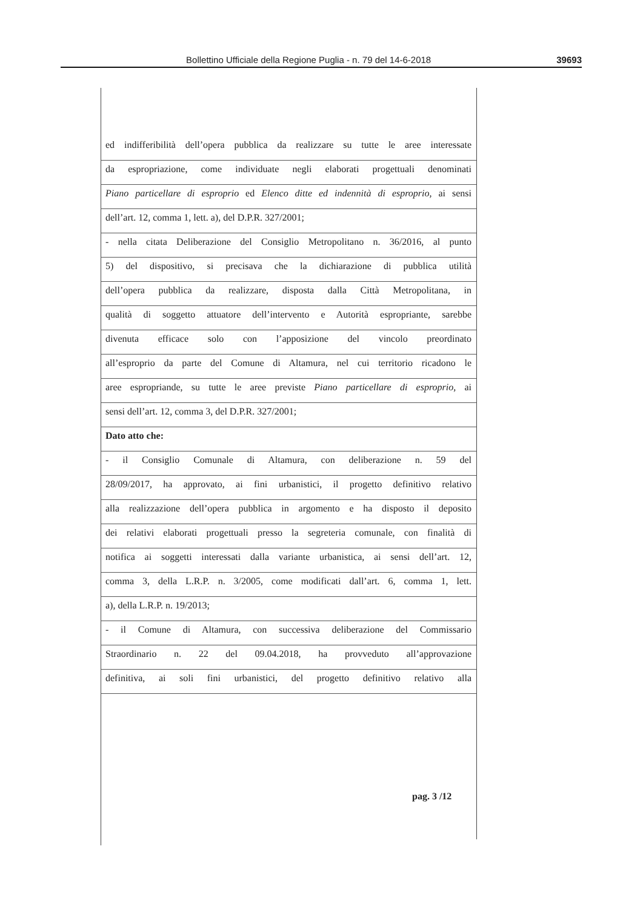Bollettino Ufficiale della Regione Puglia - n. 79 del 14-6-2018 39693
ed indifferibilità dell’opera pubblica da realizzare su tutte le aree interessate
da espropriazione, come individuate negli elaborati progettuali denominati
Piano particellare di esproprio ed Elenco ditte ed indennità di esproprio, ai sensi
dell’art. 12, comma 1, lett. a), del D.P.R. 327/2001;
- nella citata Deliberazione del Consiglio Metropolitano n. 36/2016, al punto
5) del dispositivo, si precisava che la dichiarazione di pubblica utilità
dell’opera pubblica da realizzare, disposta dalla Città Metropolitana, in
qualità di soggetto attuatore dell’intervento e Autorità espropriante, sarebbe
divenuta efficace solo con l’apposizione del vincolo preordinato
all’esproprio da parte del Comune di Altamura, nel cui territorio ricadono le
aree espropriande, su tutte le aree previste Piano particellare di esproprio, ai
sensi dell’art. 12, comma 3, del D.P.R. 327/2001;
Dato atto che:
- il Consiglio Comunale di Altamura, con deliberazione n. 59 del
28/09/2017, ha approvato, ai fini urbanistici, il progetto definitivo relativo
alla realizzazione dell’opera pubblica in argomento e ha disposto il deposito
dei relativi elaborati progettuali presso la segreteria comunale, con finalità di
notifica ai soggetti interessati dalla variante urbanistica, ai sensi dell’art. 12,
comma 3, della L.R.P. n. 3/2005, come modificati dall’art. 6, comma 1, lett.
a), della L.R.P. n. 19/2013;
- il Comune di Altamura, con successiva deliberazione del Commissario
Straordinario n. 22 del 09.04.2018, ha provveduto all’approvazione
definitiva, ai soli fini urbanistici, del progetto definitivo relativo alla
pag. 3 /12